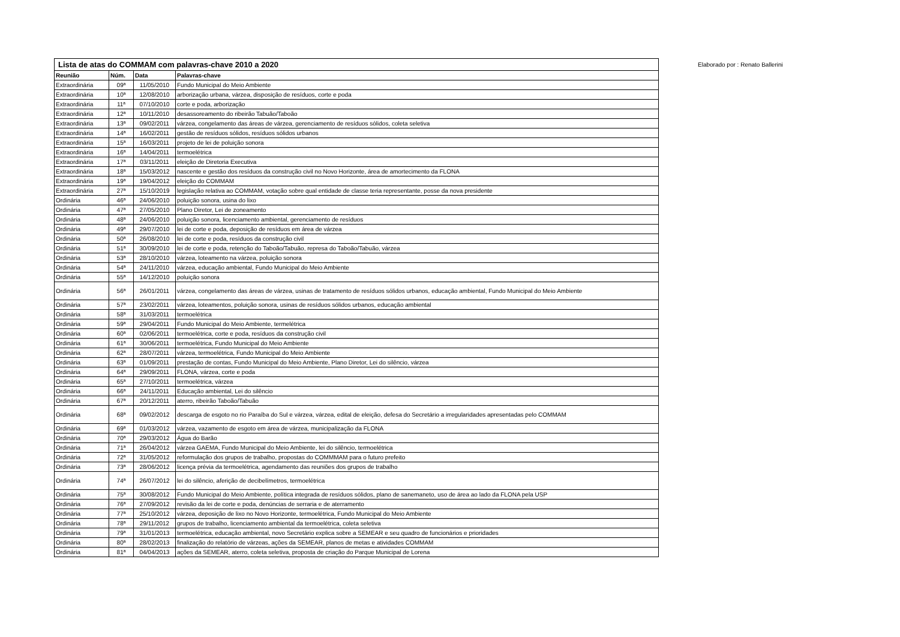Elaborado por : Renato Ballerini
| Lista de atas do COMMAM com palavras-chave 2010 a 2020 | | | |
| --- | --- | --- | --- |
| Reunião | Núm. | Data | Palavras-chave |
| Extraordinária | 09ª | 11/05/2010 | Fundo Municipal do Meio Ambiente |
| Extraordinária | 10ª | 12/08/2010 | arborização urbana, várzea, disposição de resíduos, corte e poda |
| Extraordinária | 11ª | 07/10/2010 | corte e poda, arborização |
| Extraordinária | 12ª | 10/11/2010 | desassoreamento do ribeirão Tabuão/Taboão |
| Extraordinária | 13ª | 09/02/2011 | várzea, congelamento das áreas de várzea, gerenciamento de resíduos sólidos, coleta seletiva |
| Extraordinária | 14ª | 16/02/2011 | gestão de resíduos sólidos, resíduos sólidos urbanos |
| Extraordinária | 15ª | 16/03/2011 | projeto de lei de poluição sonora |
| Extraordinária | 16ª | 14/04/2011 | termoelétrica |
| Extraordinária | 17ª | 03/11/2011 | eleição de Diretoria Executiva |
| Extraordinária | 18ª | 15/03/2012 | nascente e gestão dos resíduos da construção civil no Novo Horizonte, área de amortecimento da FLONA |
| Extraordinária | 19ª | 19/04/2012 | eleição do COMMAM |
| Extraordinária | 27ª | 15/10/2019 | legislação relativa ao COMMAM, votação sobre qual entidade de classe teria representante, posse da nova presidente |
| Ordinária | 46ª | 24/06/2010 | poluição sonora, usina do lixo |
| Ordinária | 47ª | 27/05/2010 | Plano Diretor, Lei de zoneamento |
| Ordinária | 48ª | 24/06/2010 | poluição sonora, licenciamento ambiental, gerenciamento de resíduos |
| Ordinária | 49ª | 29/07/2010 | lei de corte e poda, deposição de resíduos em área de várzea |
| Ordinária | 50ª | 26/08/2010 | lei de corte e poda, resíduos da construção civil |
| Ordinária | 51ª | 30/09/2010 | lei de corte e poda, retenção do Taboão/Tabuão, represa do Taboão/Tabuão, várzea |
| Ordinária | 53ª | 28/10/2010 | várzea, loteamento na várzea, poluição sonora |
| Ordinária | 54ª | 24/11/2010 | várzea, educação ambiental, Fundo Municipal do Meio Ambiente |
| Ordinária | 55ª | 14/12/2010 | poluição sonora |
| Ordinária | 56ª | 26/01/2011 | várzea, congelamento das áreas de várzea, usinas de tratamento de resíduos sólidos urbanos, educação ambiental, Fundo Municipal do Meio Ambiente |
| Ordinária | 57ª | 23/02/2011 | várzea, loteamentos, poluição sonora, usinas de resíduos sólidos urbanos, educação ambiental |
| Ordinária | 58ª | 31/03/2011 | termoelétrica |
| Ordinária | 59ª | 29/04/2011 | Fundo Municipal do Meio Ambiente, termelétrica |
| Ordinária | 60ª | 02/06/2011 | termoelétrica, corte e poda, resíduos da construção civil |
| Ordinária | 61ª | 30/06/2011 | termoelétrica, Fundo Municipal do Meio Ambiente |
| Ordinária | 62ª | 28/07/2011 | várzea, termoelétrica, Fundo Municipal do Meio Ambiente |
| Ordinária | 63ª | 01/09/2011 | prestação de contas, Fundo Municipal do Meio Ambiente, Plano Diretor, Lei do silêncio, várzea |
| Ordinária | 64ª | 29/09/2011 | FLONA, várzea, corte e poda |
| Ordinária | 65ª | 27/10/2011 | termoelétrica, várzea |
| Ordinária | 66ª | 24/11/2011 | Educação ambiental, Lei do silêncio |
| Ordinária | 67ª | 20/12/2011 | aterro, ribeirão Taboão/Tabuão |
| Ordinária | 68ª | 09/02/2012 | descarga de esgoto no rio Paraíba do Sul e várzea, várzea, edital de eleição, defesa do Secretário a irregularidades apresentadas pelo COMMAM |
| Ordinária | 69ª | 01/03/2012 | várzea, vazamento de esgoto em área de várzea, municipalização da FLONA |
| Ordinária | 70ª | 29/03/2012 | Água do Barão |
| Ordinária | 71ª | 26/04/2012 | várzea GAEMA, Fundo Municipal do Meio Ambiente, lei do silêncio, termoelétrica |
| Ordinária | 72ª | 31/05/2012 | reformulação dos grupos de trabalho, propostas do COMMMAM para o futuro prefeito |
| Ordinária | 73ª | 28/06/2012 | licença prévia da termoelétrica, agendamento das reuniões dos grupos de trabalho |
| Ordinária | 74ª | 26/07/2012 | lei do silêncio, aferição de decibelímetros, termoelétrica |
| Ordinária | 75ª | 30/08/2012 | Fundo Municipal do Meio Ambiente, política integrada de resíduos sólidos, plano de sanemaneto, uso de área ao lado da FLONA pela USP |
| Ordinária | 76ª | 27/09/2012 | revisão da lei de corte e poda, denúncias de serraria e de aterramento |
| Ordinária | 77ª | 25/10/2012 | várzea, deposição de lixo no Novo Horizonte, termoelétrica, Fundo Municipal do Meio Ambiente |
| Ordinária | 78ª | 29/11/2012 | grupos de trabalho, licenciamento ambiental da termoelétrica, coleta seletiva |
| Ordinária | 79ª | 31/01/2013 | termoelétrica, educação ambiental, novo Secretário explica sobre a SEMEAR e seu quadro de funcionários e prioridades |
| Ordinária | 80ª | 28/02/2013 | finalização do relatório de várzeas, ações da SEMEAR, planos de metas e atividades COMMAM |
| Ordinária | 81ª | 04/04/2013 | ações da SEMEAR, aterro, coleta seletiva, proposta de criação do Parque Municipal de Lorena |